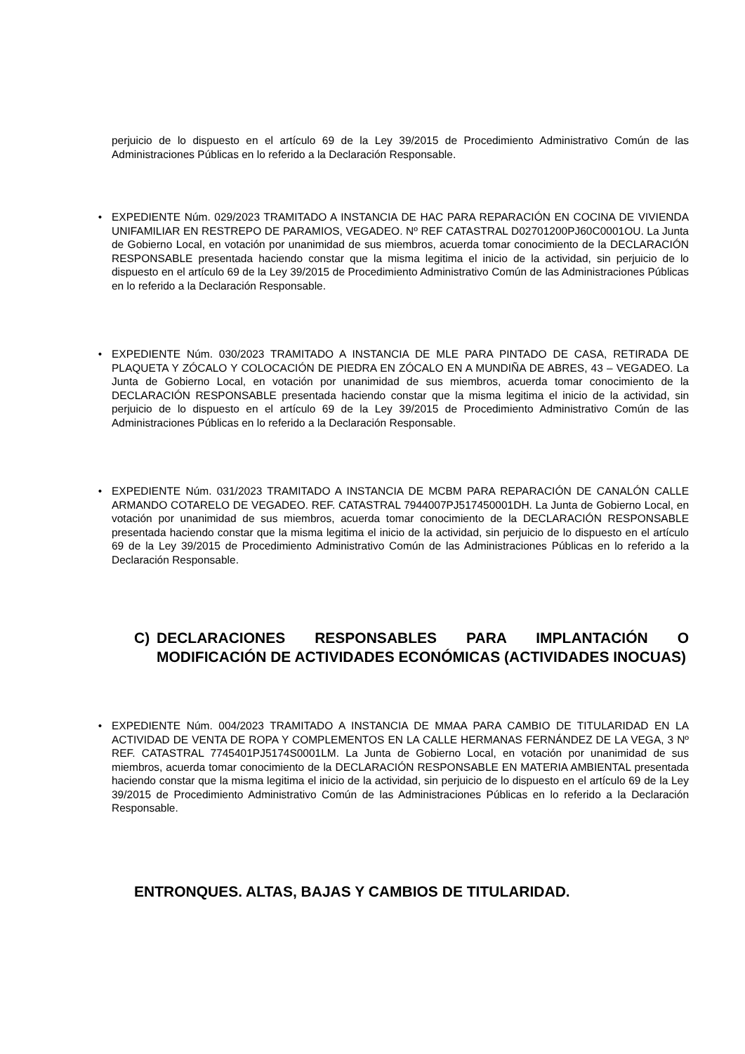perjuicio de lo dispuesto en el artículo 69 de la Ley 39/2015 de Procedimiento Administrativo Común de las Administraciones Públicas en lo referido a la Declaración Responsable.
• EXPEDIENTE Núm. 029/2023 TRAMITADO A INSTANCIA DE HAC PARA REPARACIÓN EN COCINA DE VIVIENDA UNIFAMILIAR EN RESTREPO DE PARAMIOS, VEGADEO. Nº REF CATASTRAL D02701200PJ60C0001OU. La Junta de Gobierno Local, en votación por unanimidad de sus miembros, acuerda tomar conocimiento de la DECLARACIÓN RESPONSABLE presentada haciendo constar que la misma legitima el inicio de la actividad, sin perjuicio de lo dispuesto en el artículo 69 de la Ley 39/2015 de Procedimiento Administrativo Común de las Administraciones Públicas en lo referido a la Declaración Responsable.
• EXPEDIENTE Núm. 030/2023 TRAMITADO A INSTANCIA DE MLE PARA PINTADO DE CASA, RETIRADA DE PLAQUETA Y ZÓCALO Y COLOCACIÓN DE PIEDRA EN ZÓCALO EN A MUNDIÑA DE ABRES, 43 – VEGADEO. La Junta de Gobierno Local, en votación por unanimidad de sus miembros, acuerda tomar conocimiento de la DECLARACIÓN RESPONSABLE presentada haciendo constar que la misma legitima el inicio de la actividad, sin perjuicio de lo dispuesto en el artículo 69 de la Ley 39/2015 de Procedimiento Administrativo Común de las Administraciones Públicas en lo referido a la Declaración Responsable.
• EXPEDIENTE Núm. 031/2023 TRAMITADO A INSTANCIA DE MCBM PARA REPARACIÓN DE CANALÓN CALLE ARMANDO COTARELO DE VEGADEO. REF. CATASTRAL 7944007PJ517450001DH. La Junta de Gobierno Local, en votación por unanimidad de sus miembros, acuerda tomar conocimiento de la DECLARACIÓN RESPONSABLE presentada haciendo constar que la misma legitima el inicio de la actividad, sin perjuicio de lo dispuesto en el artículo 69 de la Ley 39/2015 de Procedimiento Administrativo Común de las Administraciones Públicas en lo referido a la Declaración Responsable.
C) DECLARACIONES RESPONSABLES PARA IMPLANTACIÓN O MODIFICACIÓN DE ACTIVIDADES ECONÓMICAS (ACTIVIDADES INOCUAS)
• EXPEDIENTE Núm. 004/2023 TRAMITADO A INSTANCIA DE MMAA PARA CAMBIO DE TITULARIDAD EN LA ACTIVIDAD DE VENTA DE ROPA Y COMPLEMENTOS EN LA CALLE HERMANAS FERNÁNDEZ DE LA VEGA, 3 Nº REF. CATASTRAL 7745401PJ5174S0001LM. La Junta de Gobierno Local, en votación por unanimidad de sus miembros, acuerda tomar conocimiento de la DECLARACIÓN RESPONSABLE EN MATERIA AMBIENTAL presentada haciendo constar que la misma legitima el inicio de la actividad, sin perjuicio de lo dispuesto en el artículo 69 de la Ley 39/2015 de Procedimiento Administrativo Común de las Administraciones Públicas en lo referido a la Declaración Responsable.
ENTRONQUES. ALTAS, BAJAS Y CAMBIOS DE TITULARIDAD.